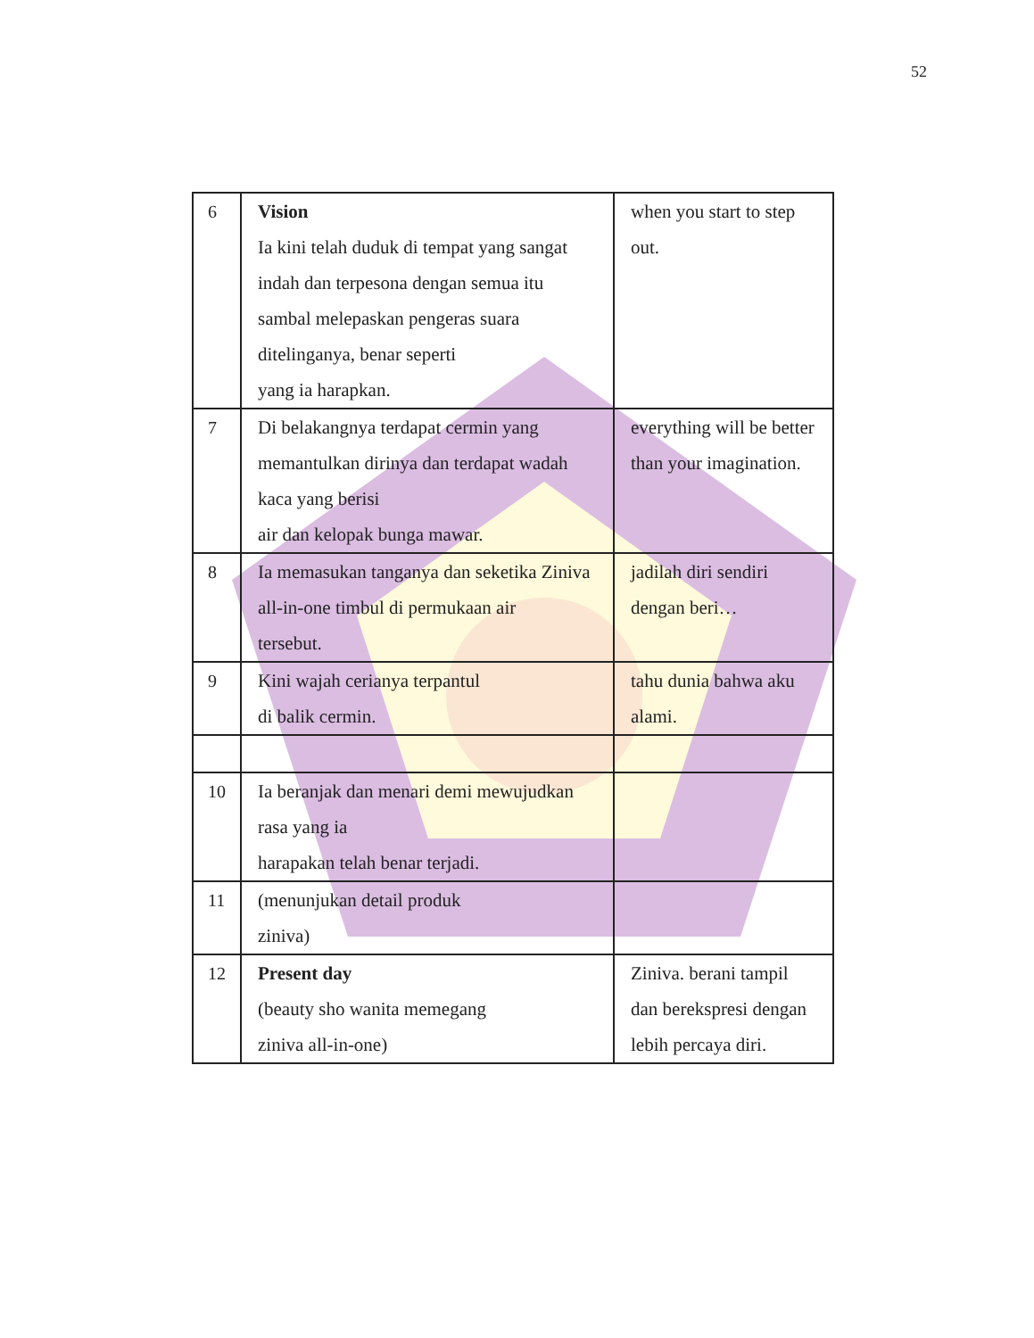52
| 6 | Vision Ia kini telah duduk di tempat yang sangat indah dan terpesona dengan semua itu sambal melepaskan pengeras suara ditelinganya, benar seperti yang ia harapkan. | when you start to step out. |
| 7 | Di belakangnya terdapat cermin yang memantulkan dirinya dan terdapat wadah kaca yang berisi air dan kelopak bunga mawar. | everything will be better than your imagination. |
| 8 | Ia memasukan tanganya dan seketika Ziniva all-in-one timbul di permukaan air tersebut. | jadilah diri sendiri dengan beri… |
| 9 | Kini wajah cerianya terpantul di balik cermin. | tahu dunia bahwa aku alami. |
| 10 | Ia beranjak dan menari demi mewujudkan rasa yang ia harapakan telah benar terjadi. | |
| 11 | (menunjukan detail produk ziniva) | |
| 12 | Present day (beauty sho wanita memegang ziniva all-in-one) | Ziniva. berani tampil dan berekspresi dengan lebih percaya diri. |